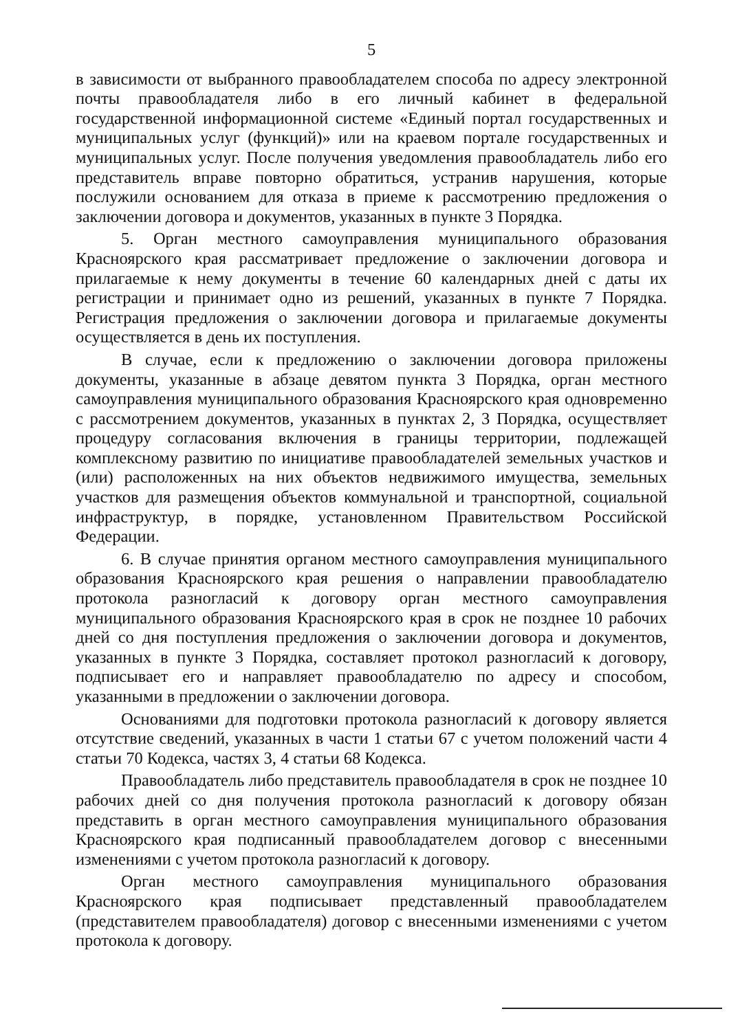5
в зависимости от выбранного правообладателем способа по адресу электронной почты правообладателя либо в его личный кабинет в федеральной государственной информационной системе «Единый портал государственных и муниципальных услуг (функций)» или на краевом портале государственных и муниципальных услуг. После получения уведомления правообладатель либо его представитель вправе повторно обратиться, устранив нарушения, которые послужили основанием для отказа в приеме к рассмотрению предложения о заключении договора и документов, указанных в пункте 3 Порядка.
5. Орган местного самоуправления муниципального образования Красноярского края рассматривает предложение о заключении договора и прилагаемые к нему документы в течение 60 календарных дней с даты их регистрации и принимает одно из решений, указанных в пункте 7 Порядка. Регистрация предложения о заключении договора и прилагаемые документы осуществляется в день их поступления.
В случае, если к предложению о заключении договора приложены документы, указанные в абзаце девятом пункта 3 Порядка, орган местного самоуправления муниципального образования Красноярского края одновременно с рассмотрением документов, указанных в пунктах 2, 3 Порядка, осуществляет процедуру согласования включения в границы территории, подлежащей комплексному развитию по инициативе правообладателей земельных участков и (или) расположенных на них объектов недвижимого имущества, земельных участков для размещения объектов коммунальной и транспортной, социальной инфраструктур, в порядке, установленном Правительством Российской Федерации.
6. В случае принятия органом местного самоуправления муниципального образования Красноярского края решения о направлении правообладателю протокола разногласий к договору орган местного самоуправления муниципального образования Красноярского края в срок не позднее 10 рабочих дней со дня поступления предложения о заключении договора и документов, указанных в пункте 3 Порядка, составляет протокол разногласий к договору, подписывает его и направляет правообладателю по адресу и способом, указанными в предложении о заключении договора.
Основаниями для подготовки протокола разногласий к договору является отсутствие сведений, указанных в части 1 статьи 67 с учетом положений части 4 статьи 70 Кодекса, частях 3, 4 статьи 68 Кодекса.
Правообладатель либо представитель правообладателя в срок не позднее 10 рабочих дней со дня получения протокола разногласий к договору обязан представить в орган местного самоуправления муниципального образования Красноярского края подписанный правообладателем договор с внесенными изменениями с учетом протокола разногласий к договору.
Орган местного самоуправления муниципального образования Красноярского края подписывает представленный правообладателем (представителем правообладателя) договор с внесенными изменениями с учетом протокола к договору.